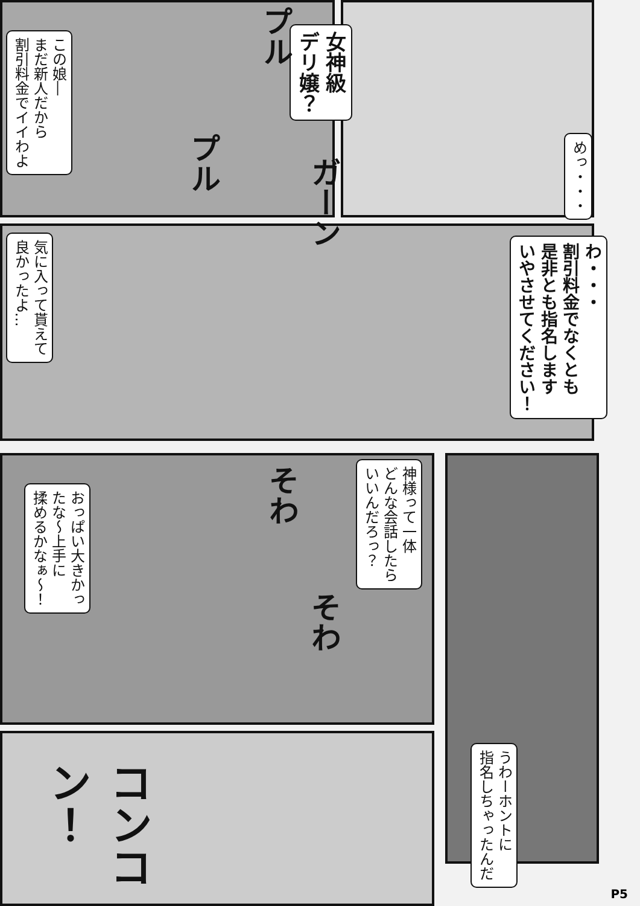めっ・・・
女神級
デリ嬢？
プル
プル
ガーン
この娘―
まだ新人だから
割引料金でイイわよ
わ・・・
割引料金でなくとも
是非とも指名します
いやさせてください！
気に入って貰えて
良かったよ…
神様って一体
どんな会話したら
いいんだろっ？
そわ
そわ
おっぱい大きかっ
たな～上手に
揉めるかなぁ～！
うわーホントに
指名しちゃったんだ
コンコン！
P5